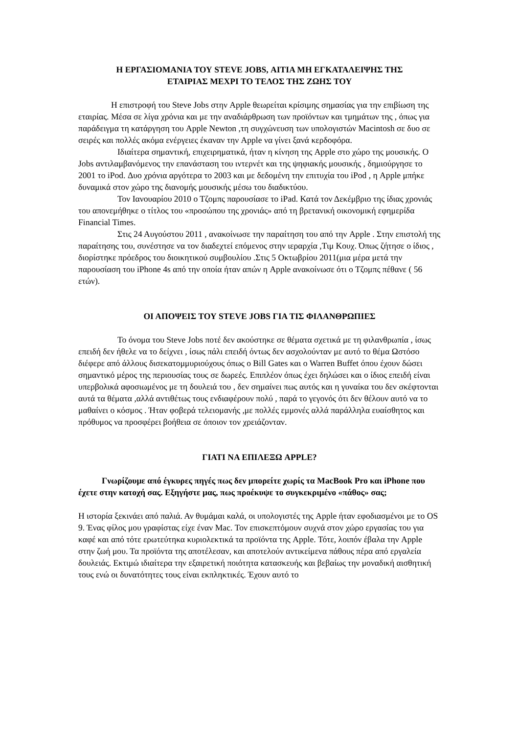Η ΕΡΓΑΣΙΟΜΑΝΙΑ ΤΟΥ STEVE JOBS, ΑΙΤΙΑ ΜΗ ΕΓΚΑΤΑΛΕΙΨΗΣ ΤΗΣ
ΕΤΑΙΡΙΑΣ ΜΕΧΡΙ ΤΟ ΤΕΛΟΣ ΤΗΣ ΖΩΗΣ ΤΟΥ
Η επιστροφή του Steve Jobs στην Apple θεωρείται κρίσιμης σημασίας για την επιβίωση της εταιρίας. Μέσα σε λίγα χρόνια και με την αναδιάρθρωση των προϊόντων και τμημάτων της , όπως για παράδειγμα τη κατάργηση του Apple Newton ,τη συγχώνευση των υπολογιστών Macintosh σε δυο σε σειρές και πολλές ακόμα ενέργειες έκαναν την Apple να γίνει ξανά κερδοφόρα.
Ιδιαίτερα σημαντική, επιχειρηματικά, ήταν η κίνηση της Apple στο χώρο της μουσικής. Ο Jobs αντιλαμβανόμενος την επανάσταση του ιντερνέτ και της ψηφιακής μουσικής , δημιούργησε το 2001 το iPod. Δυο χρόνια αργότερα το 2003 και με δεδομένη την επιτυχία του iPod , η Apple μπήκε δυναμικά στον χώρο της διανομής μουσικής μέσω του διαδικτύου.
Τον Ιανουαρίου 2010 ο Τζομπς παρουσίασε το iPad. Κατά τον Δεκέμβριο της ίδιας χρονιάς του απονεμήθηκε ο τίτλος του «προσώπου της χρονιάς» από τη βρετανική οικονομική εφημερίδα Financial Times.
Στις 24 Αυγούστου 2011 , ανακοίνωσε την παραίτηση του από την Apple . Στην επιστολή της παραίτησης του, συνέστησε να τον διαδεχτεί επόμενος στην ιεραρχία ,Τιμ Κουχ. Όπως ζήτησε ο ίδιος , διορίστηκε πρόεδρος του διοικητικού συμβουλίου .Στις 5 Οκτωβρίου 2011(μια μέρα μετά την παρουσίαση του iPhone 4s από την οποία ήταν απών η Apple ανακοίνωσε ότι ο Τζομπς πέθανε ( 56 ετών).
ΟΙ ΑΠΟΨΕΙΣ ΤΟΥ STEVE JOBS ΓΙΑ ΤΙΣ ΦΙΛΑΝΘΡΩΠΙΕΣ
Το όνομα του Steve Jobs ποτέ δεν ακούστηκε σε θέματα σχετικά με τη φιλανθρωπία , ίσως επειδή δεν ήθελε να το δείχνει , ίσως πάλι επειδή όντως δεν ασχολούνταν με αυτό το θέμα Ωστόσο διέφερε από άλλους δισεκατομμυριούχους όπως ο Bill Gates και ο Warren Buffet όπου έχουν δώσει σημαντικό μέρος της περιουσίας τους σε δωρεές. Επιπλέον όπως έχει δηλώσει και ο ίδιος επειδή είναι υπερβολικά αφοσιωμένος με τη δουλειά του , δεν σημαίνει πως αυτός και η γυναίκα του δεν σκέφτονται αυτά τα θέματα ,αλλά αντιθέτως τους ενδιαφέρουν πολύ , παρά το γεγονός ότι δεν θέλουν αυτό να το μαθαίνει ο κόσμος . Ήταν φοβερά τελειομανής ,με πολλές εμμονές αλλά παράλληλα ευαίσθητος και πρόθυμος να προσφέρει βοήθεια σε όποιον τον χρειάζονταν.
ΓΙΑΤΙ ΝΑ ΕΠΙΛΕΞΩ APPLE?
Γνωρίζουμε από έγκυρες πηγές πως δεν μπορείτε χωρίς τα MacBook Pro και iPhone που έχετε στην κατοχή σας. Εξηγήστε μας, πως προέκυψε το συγκεκριμένο «πάθος» σας;
Η ιστορία ξεκινάει από παλιά. Αν θυμάμαι καλά, οι υπολογιστές της Apple ήταν εφοδιασμένοι με το OS 9. Ένας φίλος μου γραφίστας είχε έναν Mac. Τον επισκεπτόμουν συχνά στον χώρο εργασίας του για καφέ και από τότε ερωτεύτηκα κυριολεκτικά τα προϊόντα της Apple. Τότε, λοιπόν έβαλα την Apple στην ζωή μου. Τα προϊόντα της αποτέλεσαν, και αποτελούν αντικείμενα πάθους πέρα από εργαλεία δουλειάς. Εκτιμώ ιδιαίτερα την εξαιρετική ποιότητα κατασκευής και βεβαίως την μοναδική αισθητική τους ενώ οι δυνατότητες τους είναι εκπληκτικές. Έχουν αυτό το